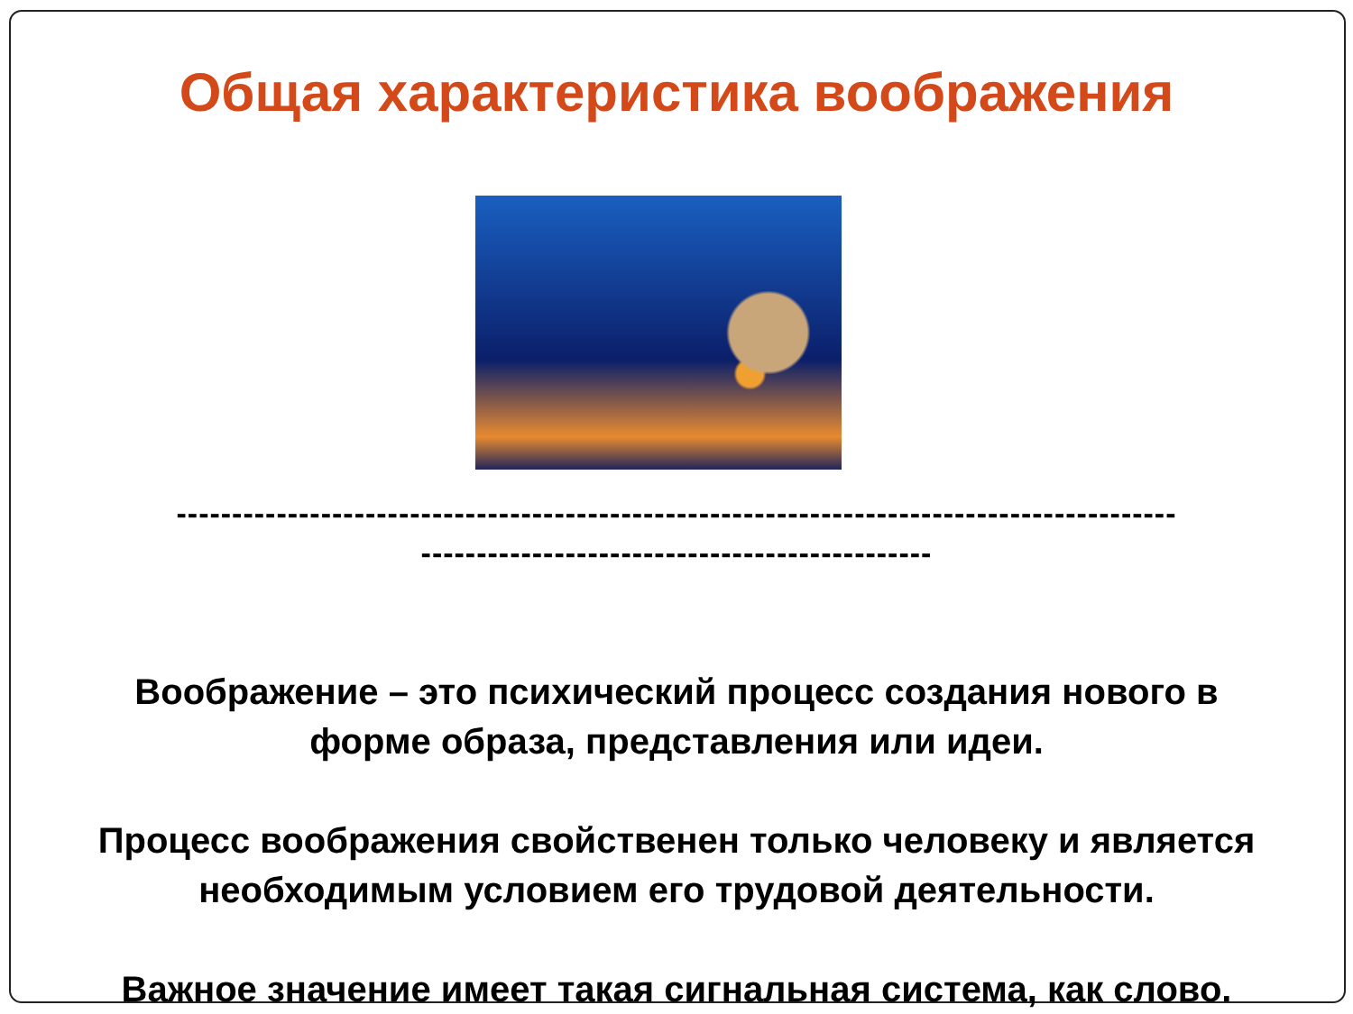Общая характеристика воображения
------------------------------------------------------------------------------------------
----------------------------------------------
Воображение – это психический процесс создания нового в
форме образа, представления или идеи.
Процесс воображения свойственен только человеку и является
необходимым условием его трудовой деятельности.
Важное значение имеет такая сигнальная система, как слово.